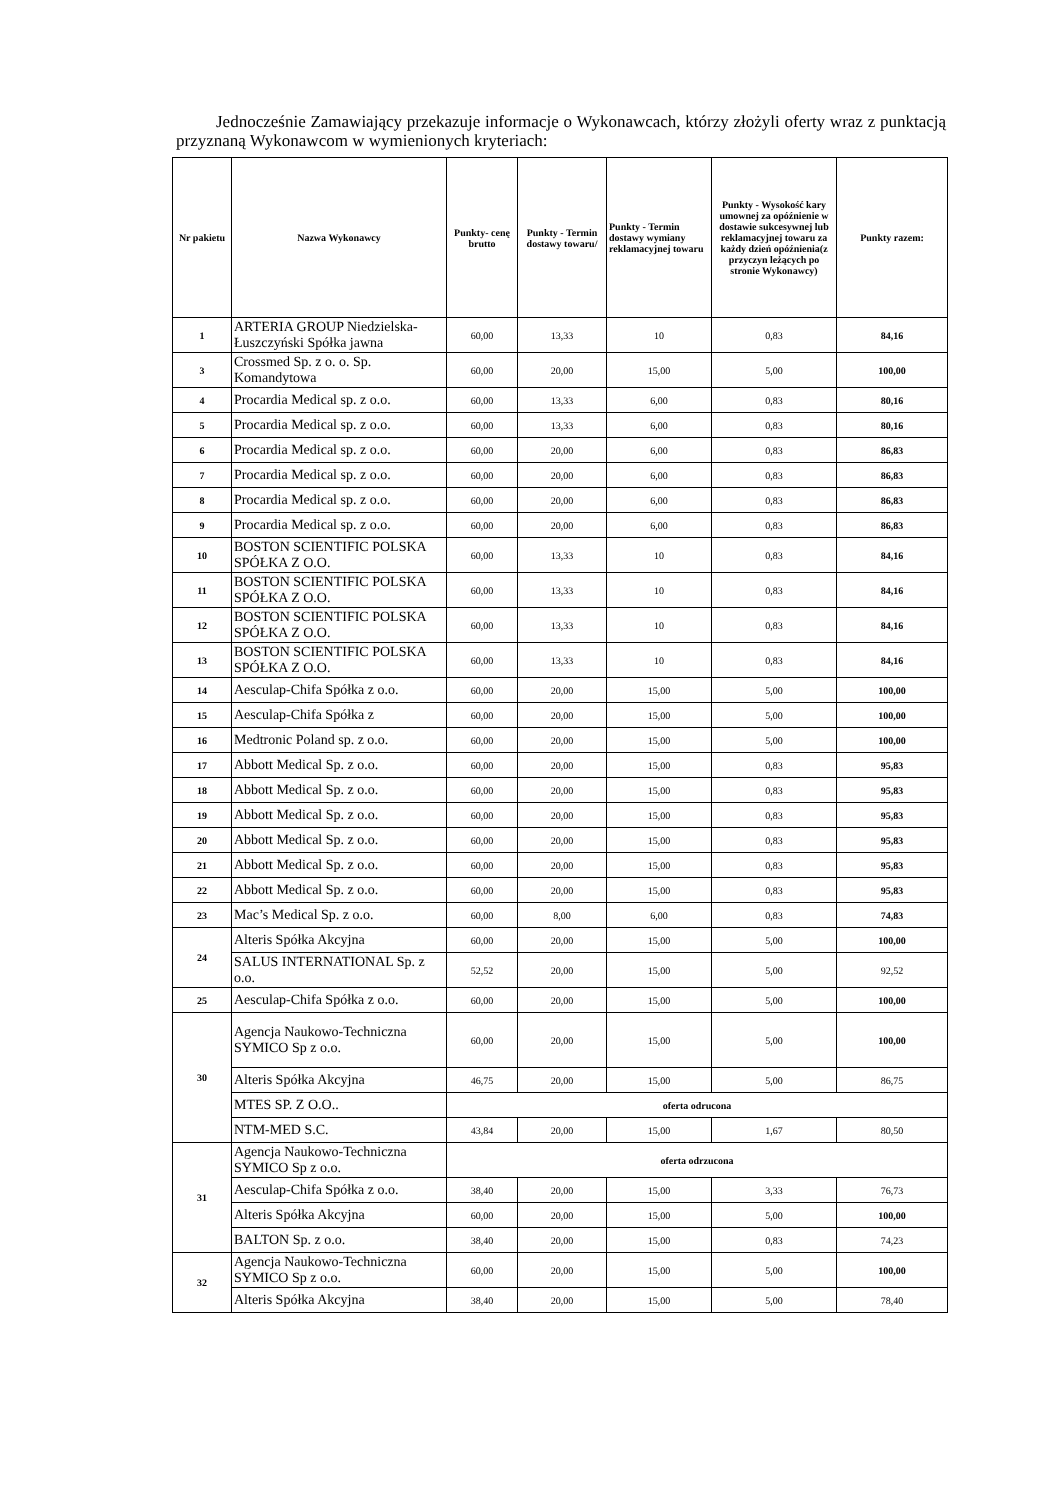Jednocześnie Zamawiający przekazuje informacje o Wykonawcach, którzy złożyli oferty wraz z punktacją przyznaną Wykonawcom w wymienionych kryteriach:
| Nr pakietu | Nazwa Wykonawcy | Punkty- cenę brutto | Punkty - Termin dostawy towaru/ | Punkty - Termin dostawy wymiany reklamacyjnej towaru | Punkty - Wysokość kary umownej za opóźnienie w dostawie sukcesywnej lub reklamacyjnej towaru za każdy dzień opóźnienia(z przyczyn leżących po stronie Wykonawcy) | Punkty razem: |
| --- | --- | --- | --- | --- | --- | --- |
| 1 | ARTERIA GROUP Niedzielska-Łuszczyński Spółka jawna | 60,00 | 13,33 | 10 | 0,83 | 84,16 |
| 3 | Crossmed Sp. z o. o. Sp. Komandytowa | 60,00 | 20,00 | 15,00 | 5,00 | 100,00 |
| 4 | Procardia Medical sp. z o.o. | 60,00 | 13,33 | 6,00 | 0,83 | 80,16 |
| 5 | Procardia Medical sp. z o.o. | 60,00 | 13,33 | 6,00 | 0,83 | 80,16 |
| 6 | Procardia Medical sp. z o.o. | 60,00 | 20,00 | 6,00 | 0,83 | 86,83 |
| 7 | Procardia Medical sp. z o.o. | 60,00 | 20,00 | 6,00 | 0,83 | 86,83 |
| 8 | Procardia Medical sp. z o.o. | 60,00 | 20,00 | 6,00 | 0,83 | 86,83 |
| 9 | Procardia Medical sp. z o.o. | 60,00 | 20,00 | 6,00 | 0,83 | 86,83 |
| 10 | BOSTON SCIENTIFIC POLSKA SPÓŁKA Z O.O. | 60,00 | 13,33 | 10 | 0,83 | 84,16 |
| 11 | BOSTON SCIENTIFIC POLSKA SPÓŁKA Z O.O. | 60,00 | 13,33 | 10 | 0,83 | 84,16 |
| 12 | BOSTON SCIENTIFIC POLSKA SPÓŁKA Z O.O. | 60,00 | 13,33 | 10 | 0,83 | 84,16 |
| 13 | BOSTON SCIENTIFIC POLSKA SPÓŁKA Z O.O. | 60,00 | 13,33 | 10 | 0,83 | 84,16 |
| 14 | Aesculap-Chifa Spółka z o.o. | 60,00 | 20,00 | 15,00 | 5,00 | 100,00 |
| 15 | Aesculap-Chifa Spółka z | 60,00 | 20,00 | 15,00 | 5,00 | 100,00 |
| 16 | Medtronic Poland sp. z o.o. | 60,00 | 20,00 | 15,00 | 5,00 | 100,00 |
| 17 | Abbott Medical Sp. z o.o. | 60,00 | 20,00 | 15,00 | 0,83 | 95,83 |
| 18 | Abbott Medical Sp. z o.o. | 60,00 | 20,00 | 15,00 | 0,83 | 95,83 |
| 19 | Abbott Medical Sp. z o.o. | 60,00 | 20,00 | 15,00 | 0,83 | 95,83 |
| 20 | Abbott Medical Sp. z o.o. | 60,00 | 20,00 | 15,00 | 0,83 | 95,83 |
| 21 | Abbott Medical Sp. z o.o. | 60,00 | 20,00 | 15,00 | 0,83 | 95,83 |
| 22 | Abbott Medical Sp. z o.o. | 60,00 | 20,00 | 15,00 | 0,83 | 95,83 |
| 23 | Mac’s Medical Sp. z o.o. | 60,00 | 8,00 | 6,00 | 0,83 | 74,83 |
| 24 | Alteris Spółka Akcyjna | 60,00 | 20,00 | 15,00 | 5,00 | 100,00 |
| | SALUS INTERNATIONAL Sp. z o.o. | 52,52 | 20,00 | 15,00 | 5,00 | 92,52 |
| 25 | Aesculap-Chifa Spółka z o.o. | 60,00 | 20,00 | 15,00 | 5,00 | 100,00 |
| 30 | Agencja Naukowo-Techniczna SYMICO Sp z o.o. | 60,00 | 20,00 | 15,00 | 5,00 | 100,00 |
| | Alteris Spółka Akcyjna | 46,75 | 20,00 | 15,00 | 5,00 | 86,75 |
| | MTES SP. Z O.O.. | oferta odrucona | | | | |
| | NTM-MED S.C. | 43,84 | 20,00 | 15,00 | 1,67 | 80,50 |
| 31 | Agencja Naukowo-Techniczna SYMICO Sp z o.o. | oferta odrzucona | | | | |
| | Aesculap-Chifa Spółka z o.o. | 38,40 | 20,00 | 15,00 | 3,33 | 76,73 |
| | Alteris Spółka Akcyjna | 60,00 | 20,00 | 15,00 | 5,00 | 100,00 |
| | BALTON Sp. z o.o. | 38,40 | 20,00 | 15,00 | 0,83 | 74,23 |
| 32 | Agencja Naukowo-Techniczna SYMICO Sp z o.o. | 60,00 | 20,00 | 15,00 | 5,00 | 100,00 |
| | Alteris Spółka Akcyjna | 38,40 | 20,00 | 15,00 | 5,00 | 78,40 |